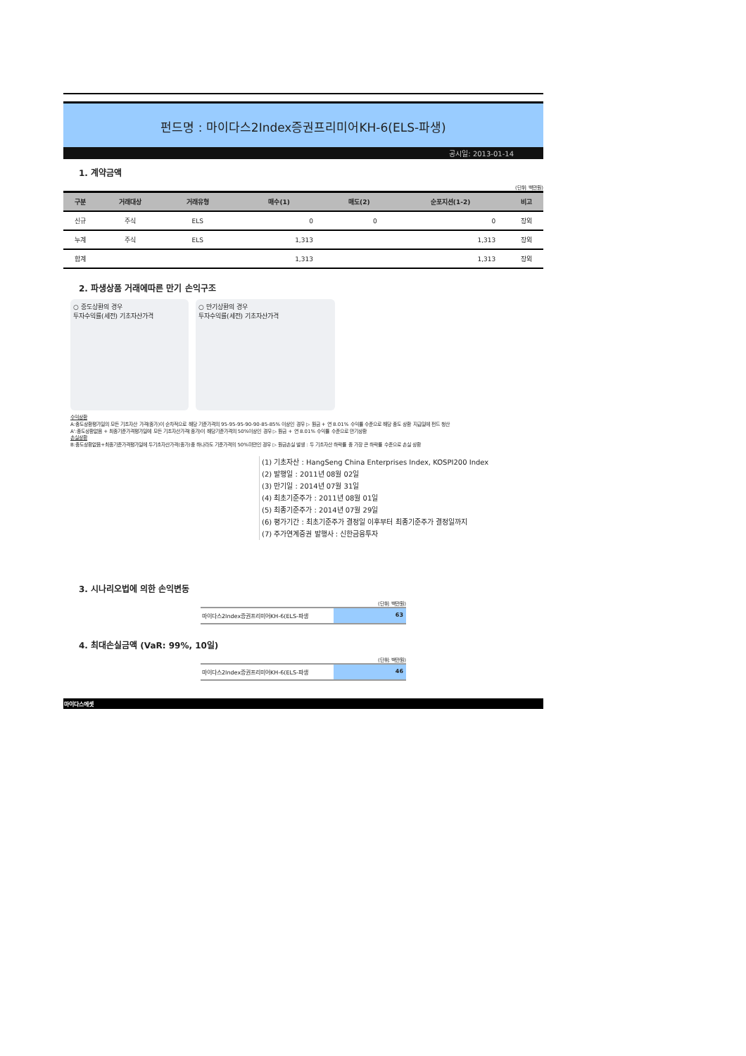펀드명 : 마이다스2Index증권프리미어KH-6(ELS-파생)
공시일: 2013-01-14
1. 계약금액
(단위: 백만원)
| 구분 | 거래대상 | 거래유형 | 매수(1) | 매도(2) | 순포지션(1-2) | 비고 |
| --- | --- | --- | --- | --- | --- | --- |
| 신규 | 주식 | ELS | 0 | 0 | 0 | 장외 |
| 누계 | 주식 | ELS | 1,313 | | 1,313 | 장외 |
| 합계 | | | 1,313 | | 1,313 | 장외 |
2. 파생상품 거래에따른 만기 손익구조
○ 중도상환의 경우
투자수익률(세전) 기초자산가격
○ 만기상환의 경우
투자수익률(세전) 기초자산가격
수익상환
A:중도상환평가일의 모든 기초자산 가격(종가)이 순차적으로 해당 기준가격의 95-95-95-90-90-85-85% 이상인 경우 ▷ 원금 + 연 8.01% 수익률 수준으로 해당 중도 상환 지급일에 펀드 청산
A':중도상환없음 + 최종기준가격평가일에 모든 기초자산가격(종가)이 해당기준가격의 50%이상인 경우 ▷ 원금 + 연 8.01% 수익률 수준으로 만기상환
손실상환
B:중도상환없음+최종기준가격평가일에 두기초자산가격(종가)중 하나라도 기준가격의 50%미만인 경우 ▷ 원금손실 발생 : 두 기초자산 하락률 중 가장 큰 하락률 수준으로 손실 상환
(1) 기초자산 : HangSeng China Enterprises Index, KOSPI200 Index
(2) 발행일 : 2011년 08월 02일
(3) 만기일 : 2014년 07월 31일
(4) 최초기준주가 : 2011년 08월 01일
(5) 최종기준주가 : 2014년 07월 29일
(6) 평가기간 : 최초기준주가 결정일 이후부터 최종기준주가 결정일까지
(7) 주가연계증권 발행사 : 신한금융투자
3. 시나리오법에 의한 손익변동
(단위: 백만원)
마이다스2Index증권프리미어KH-6(ELS-파생 63
4. 최대손실금액 (VaR: 99%, 10일)
(단위: 백만원)
마이다스2Index증권프리미어KH-6(ELS-파생 46
마이다스에셋